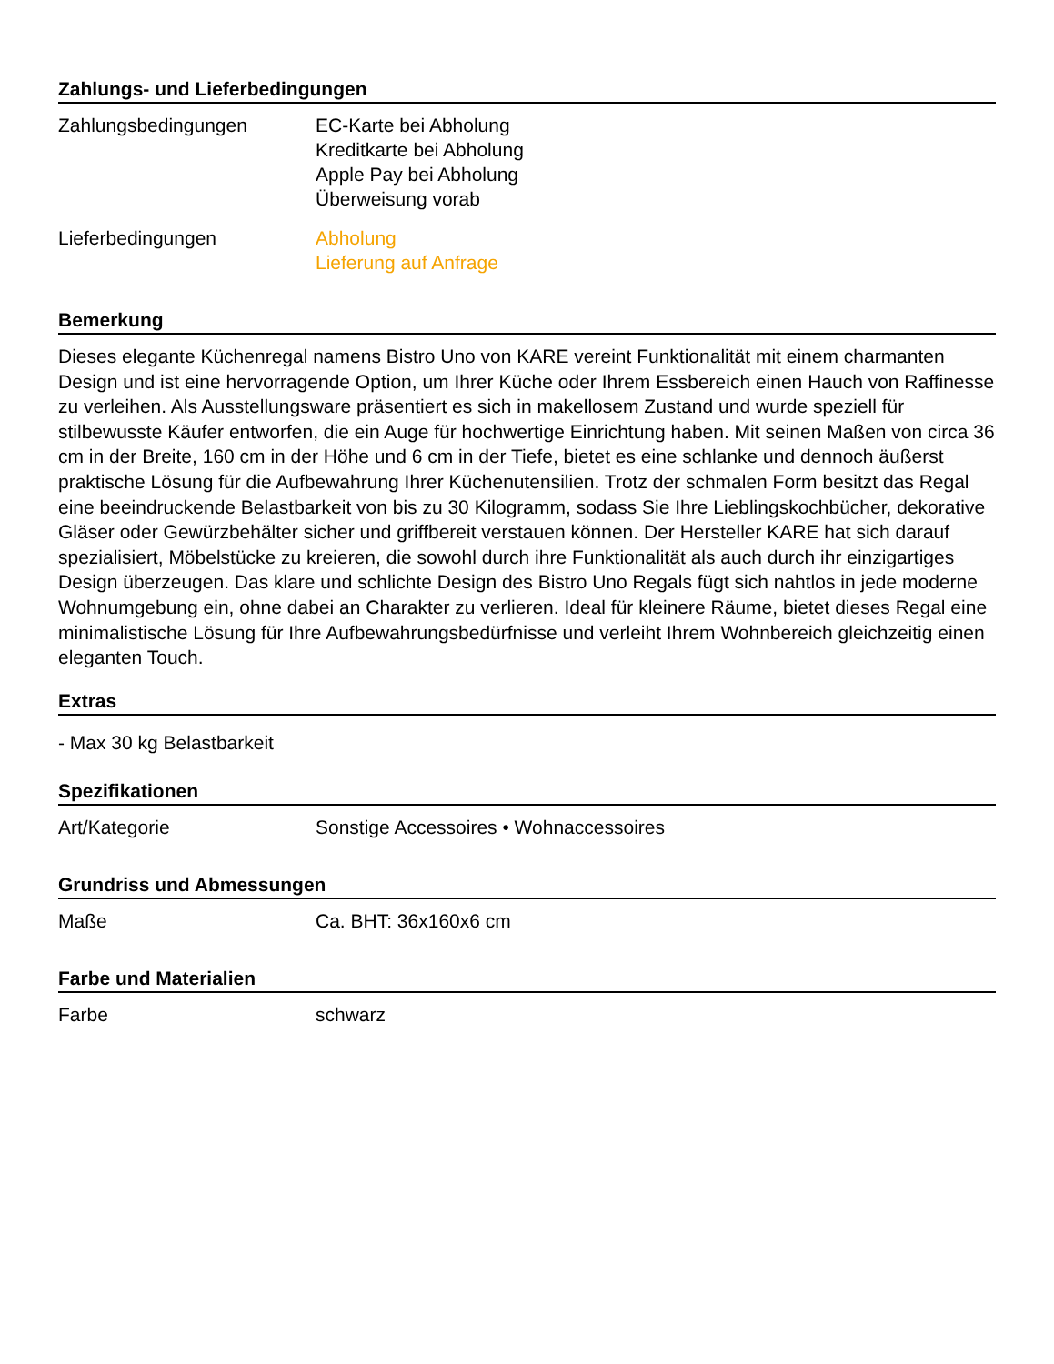Zahlungs- und Lieferbedingungen
| Zahlungsbedingungen | EC-Karte bei Abholung Kreditkarte bei Abholung Apple Pay bei Abholung Überweisung vorab |
| Lieferbedingungen | Abholung Lieferung auf Anfrage |
Bemerkung
Dieses elegante Küchenregal namens Bistro Uno von KARE vereint Funktionalität mit einem charmanten Design und ist eine hervorragende Option, um Ihrer Küche oder Ihrem Essbereich einen Hauch von Raffinesse zu verleihen. Als Ausstellungsware präsentiert es sich in makellosem Zustand und wurde speziell für stilbewusste Käufer entworfen, die ein Auge für hochwertige Einrichtung haben. Mit seinen Maßen von circa 36 cm in der Breite, 160 cm in der Höhe und 6 cm in der Tiefe, bietet es eine schlanke und dennoch äußerst praktische Lösung für die Aufbewahrung Ihrer Küchenutensilien. Trotz der schmalen Form besitzt das Regal eine beeindruckende Belastbarkeit von bis zu 30 Kilogramm, sodass Sie Ihre Lieblingskochbücher, dekorative Gläser oder Gewürzbehälter sicher und griffbereit verstauen können. Der Hersteller KARE hat sich darauf spezialisiert, Möbelstücke zu kreieren, die sowohl durch ihre Funktionalität als auch durch ihr einzigartiges Design überzeugen. Das klare und schlichte Design des Bistro Uno Regals fügt sich nahtlos in jede moderne Wohnumgebung ein, ohne dabei an Charakter zu verlieren. Ideal für kleinere Räume, bietet dieses Regal eine minimalistische Lösung für Ihre Aufbewahrungsbedürfnisse und verleiht Ihrem Wohnbereich gleichzeitig einen eleganten Touch.
Extras
- Max 30 kg Belastbarkeit
Spezifikationen
| Art/Kategorie | Sonstige Accessoires • Wohnaccessoires |
Grundriss und Abmessungen
| Maße | Ca. BHT: 36x160x6 cm |
Farbe und Materialien
| Farbe | schwarz |